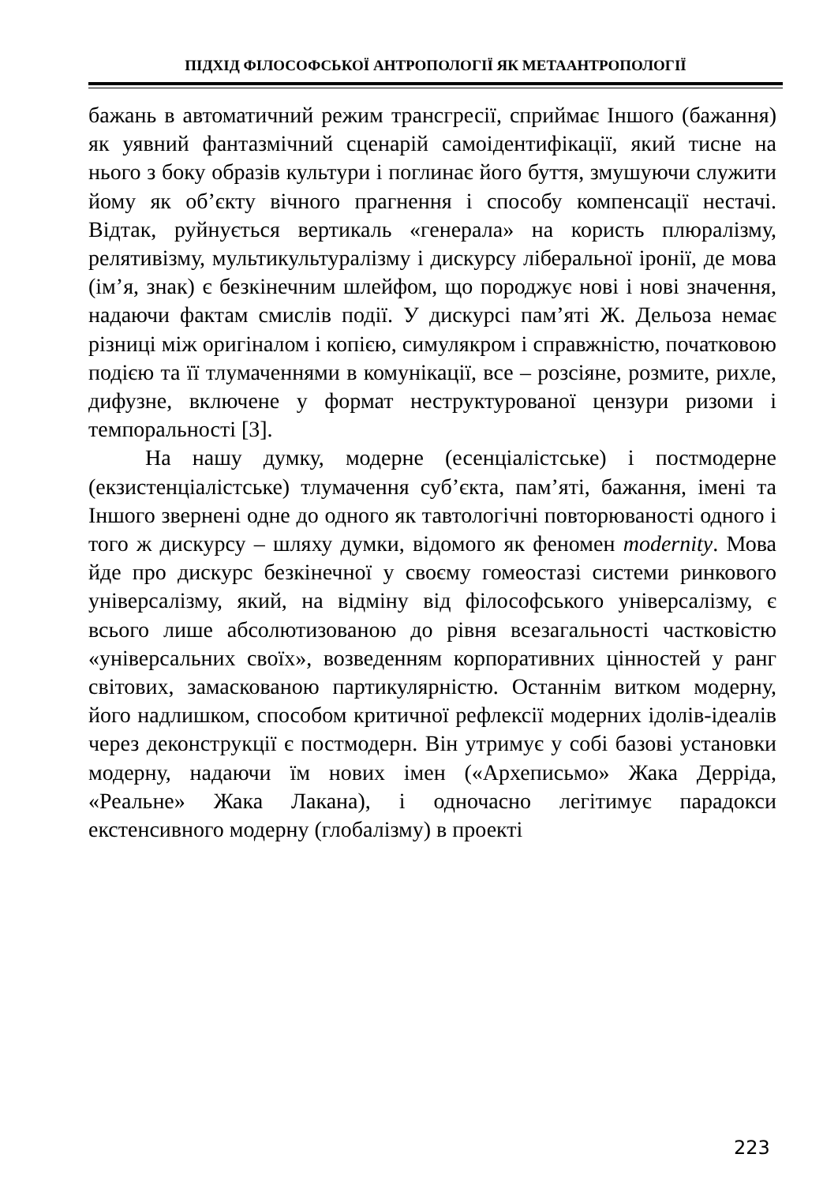ПІДХІД ФІЛОСОФСЬКОЇ АНТРОПОЛОГІЇ ЯК МЕТААНТРОПОЛОГІЇ
бажань в автоматичний режим трансгресії, сприймає Іншого (бажання) як уявний фантазмічний сценарій самоідентифікації, який тисне на нього з боку образів культури і поглинає його буття, змушуючи служити йому як об’єкту вічного прагнення і способу компенсації нестачі. Відтак, руйнується вертикаль «генерала» на користь плюралізму, релятивізму, мультикультуралізму і дискурсу ліберальної іронії, де мова (ім’я, знак) є безкінечним шлейфом, що породжує нові і нові значення, надаючи фактам смислів події. У дискурсі пам’яті Ж. Дельоза немає різниці між оригіналом і копією, симулякром і справжністю, початковою подією та її тлумаченнями в комунікації, все – розсіяне, розмите, рихле, дифузне, включене у формат неструктурованої цензури ризоми і темпоральності [3].
На нашу думку, модерне (есенціалістське) і постмодерне (екзистенціалістське) тлумачення суб’єкта, пам’яті, бажання, імені та Іншого звернені одне до одного як тавтологічні повторюваності одного і того ж дискурсу – шляху думки, відомого як феномен modernity. Мова йде про дискурс безкінечної у своєму гомеостазі системи ринкового універсалізму, який, на відміну від філософського універсалізму, є всього лише абсолютизованою до рівня всезагальності частковістю «універсальних своїх», возведенням корпоративних цінностей у ранг світових, замаскованою партикулярністю. Останнім витком модерну, його надлишком, способом критичної рефлексії модерних ідолів-ідеалів через деконструкції є постмодерн. Він утримує у собі базові установки модерну, надаючи їм нових імен («Археписьмо» Жака Дерріда, «Реальне» Жака Лакана), і одночасно легітимує парадокси екстенсивного модерну (глобалізму) в проекті
223